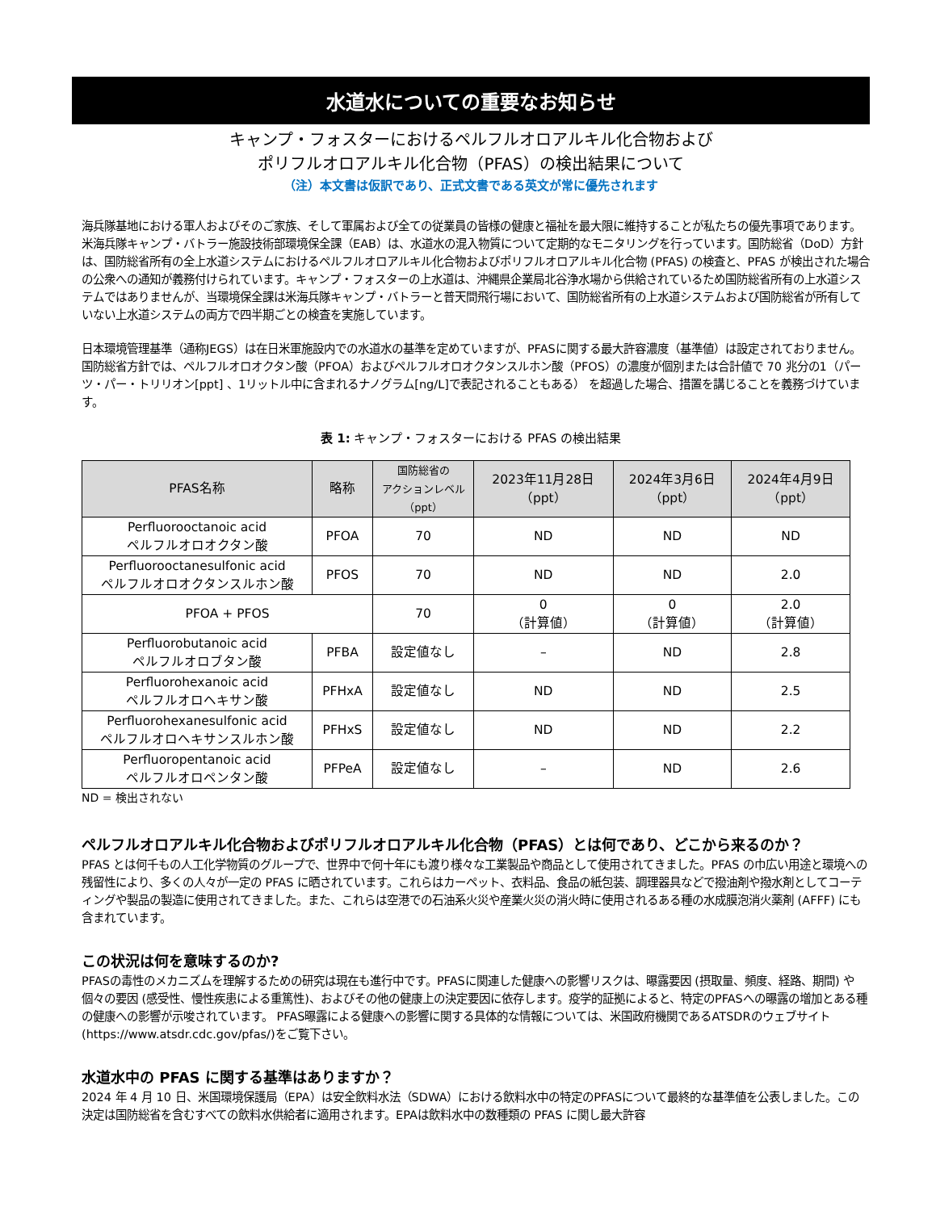水道水についての重要なお知らせ
キャンプ・フォスターにおけるペルフルオロアルキル化合物および
ポリフルオロアルキル化合物（PFAS）の検出結果について
（注）本文書は仮訳であり、正式文書である英文が常に優先されます
海兵隊基地における軍人およびそのご家族、そして軍属および全ての従業員の皆様の健康と福祉を最大限に維持することが私たちの優先事項であります。米海兵隊キャンプ・バトラー施設技術部環境保全課（EAB）は、水道水の混入物質について定期的なモニタリングを行っています。国防総省（DoD）方針は、国防総省所有の全上水道システムにおけるペルフルオロアルキル化合物およびポリフルオロアルキル化合物 (PFAS) の検査と、PFAS が検出された場合の公衆への通知が義務付けられています。キャンプ・フォスターの上水道は、沖縄県企業局北谷浄水場から供給されているため国防総省所有の上水道システムではありませんが、当環境保全課は米海兵隊キャンプ・バトラーと普天間飛行場において、国防総省所有の上水道システムおよび国防総省が所有していない上水道システムの両方で四半期ごとの検査を実施しています。
日本環境管理基準（通称JEGS）は在日米軍施設内での水道水の基準を定めていますが、PFASに関する最大許容濃度（基準値）は設定されておりません。国防総省方針では、ペルフルオロオクタン酸（PFOA）およびペルフルオロオクタンスルホン酸（PFOS）の濃度が個別または合計値で 70 兆分の1（パーツ・パー・トリリオン[ppt] 、1リットル中に含まれるナノグラム[ng/L]で表記されることもある） を超過した場合、措置を講じることを義務づけています。
表 1: キャンプ・フォスターにおける PFAS の検出結果
| PFAS名称 | 略称 | 国防総省の アクションレベル （ppt） | 2023年11月28日 （ppt） | 2024年3月6日 （ppt） | 2024年4月9日 （ppt） |
| --- | --- | --- | --- | --- | --- |
| Perfluorooctanoic acid ペルフルオロオクタン酸 | PFOA | 70 | ND | ND | ND |
| Perfluorooctanesulfonic acid ペルフルオロオクタンスルホン酸 | PFOS | 70 | ND | ND | 2.0 |
| PFOA + PFOS | | 70 | 0 （計算値） | 0 （計算値） | 2.0 （計算値） |
| Perfluorobutanoic acid ペルフルオロブタン酸 | PFBA | 設定値なし | – | ND | 2.8 |
| Perfluorohexanoic acid ペルフルオロヘキサン酸 | PFHxA | 設定値なし | ND | ND | 2.5 |
| Perfluorohexanesulfonic acid ペルフルオロヘキサンスルホン酸 | PFHxS | 設定値なし | ND | ND | 2.2 |
| Perfluoropentanoic acid ペルフルオロペンタン酸 | PFPeA | 設定値なし | – | ND | 2.6 |
ND = 検出されない
ペルフルオロアルキル化合物およびポリフルオロアルキル化合物（PFAS）とは何であり、どこから来るのか？
PFAS とは何千もの人工化学物質のグループで、世界中で何十年にも渡り様々な工業製品や商品として使用されてきました。PFAS の巾広い用途と環境への残留性により、多くの人々が一定の PFAS に晒されています。これらはカーペット、衣料品、食品の紙包装、調理器具などで撥油剤や撥水剤としてコーティングや製品の製造に使用されてきました。また、これらは空港での石油系火災や産業火災の消火時に使用されるある種の水成膜泡消火薬剤 (AFFF) にも含まれています。
この状況は何を意味するのか?
PFASの毒性のメカニズムを理解するための研究は現在も進行中です。PFASに関連した健康への影響リスクは、曝露要因 (摂取量、頻度、経路、期間) や個々の要因 (感受性、慢性疾患による重篤性)、およびその他の健康上の決定要因に依存します。疫学的証拠によると、特定のPFASへの曝露の増加とある種の健康への影響が示唆されています。 PFAS曝露による健康への影響に関する具体的な情報については、米国政府機関であるATSDRのウェブサイト(https://www.atsdr.cdc.gov/pfas/)をご覧下さい。
水道水中の PFAS に関する基準はありますか？
2024 年 4 月 10 日、米国環境保護局（EPA）は安全飲料水法（SDWA）における飲料水中の特定のPFASについて最終的な基準値を公表しました。この決定は国防総省を含むすべての飲料水供給者に適用されます。EPAは飲料水中の数種類の PFAS に関し最大許容